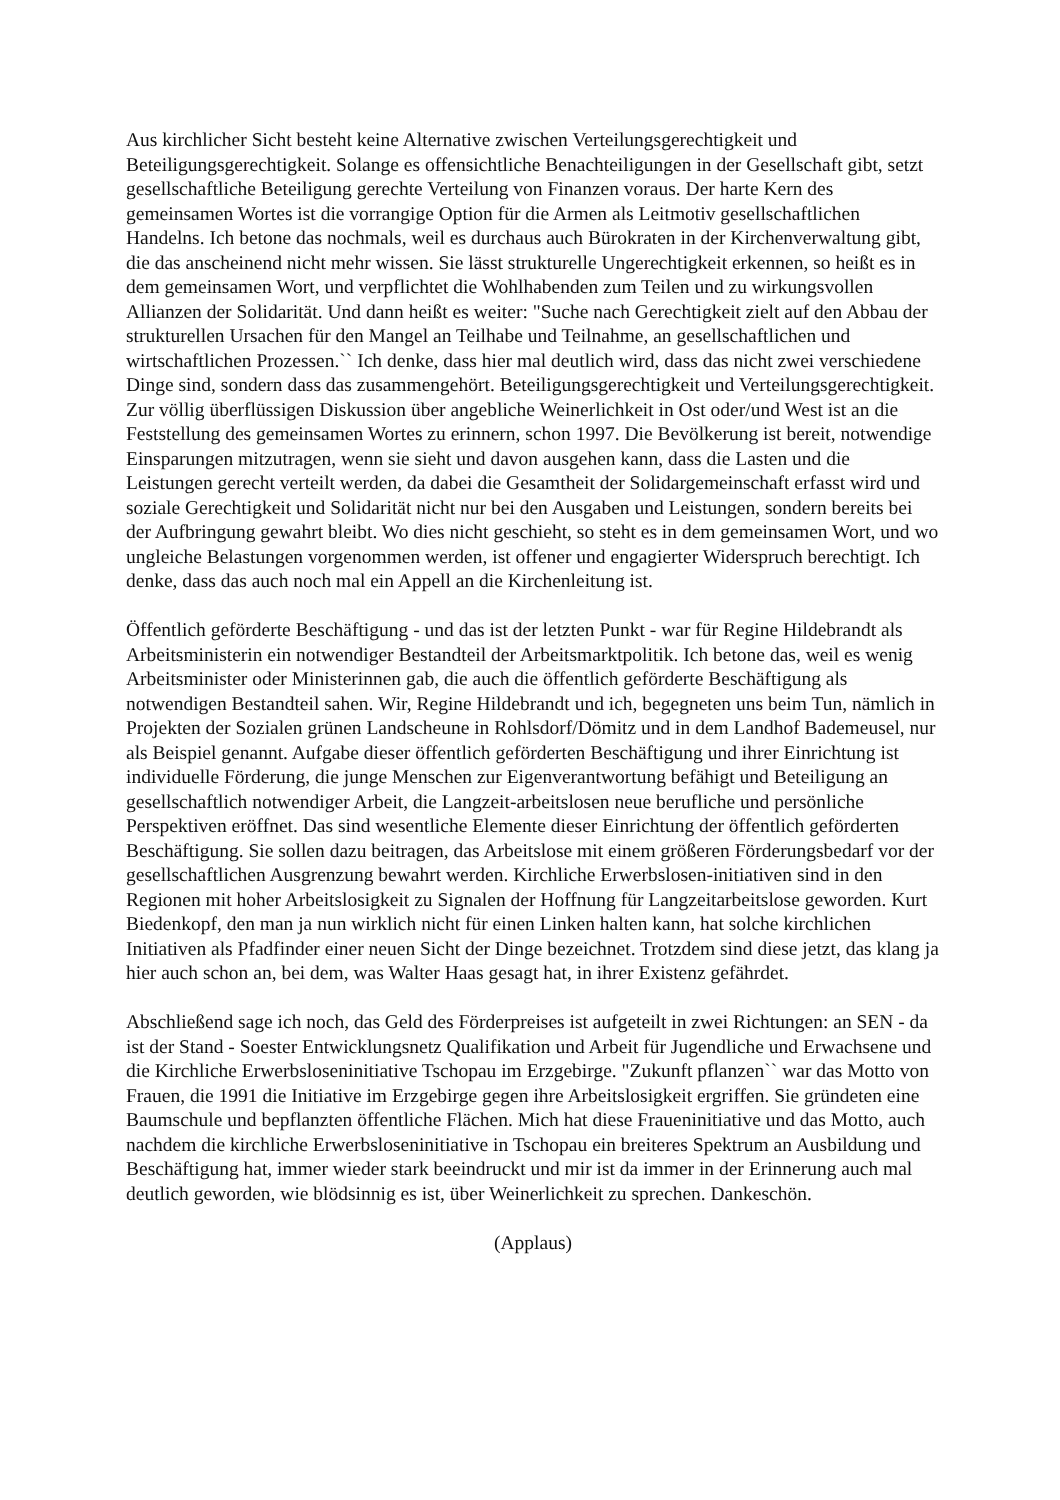Aus kirchlicher Sicht besteht keine Alternative zwischen Verteilungsgerechtigkeit und Beteiligungsgerechtigkeit. Solange es offensichtliche Benachteiligungen in der Gesellschaft gibt, setzt gesellschaftliche Beteiligung gerechte Verteilung von Finanzen voraus. Der harte Kern des gemeinsamen Wortes ist die vorrangige Option für die Armen als Leitmotiv gesellschaftlichen Handelns. Ich betone das nochmals, weil es durchaus auch Bürokraten in der Kirchenverwaltung gibt, die das anscheinend nicht mehr wissen. Sie lässt strukturelle Ungerechtigkeit erkennen, so heißt es in dem gemeinsamen Wort, und verpflichtet die Wohlhabenden zum Teilen und zu wirkungsvollen Allianzen der Solidarität. Und dann heißt es weiter: "Suche nach Gerechtigkeit zielt auf den Abbau der strukturellen Ursachen für den Mangel an Teilhabe und Teilnahme, an gesellschaftlichen und wirtschaftlichen Prozessen.`` Ich denke, dass hier mal deutlich wird, dass das nicht zwei verschiedene Dinge sind, sondern dass das zusammengehört. Beteiligungsgerechtigkeit und Verteilungsgerechtigkeit. Zur völlig überflüssigen Diskussion über angebliche Weinerlichkeit in Ost oder/und West ist an die Feststellung des gemeinsamen Wortes zu erinnern, schon 1997. Die Bevölkerung ist bereit, notwendige Einsparungen mitzutragen, wenn sie sieht und davon ausgehen kann, dass die Lasten und die Leistungen gerecht verteilt werden, da dabei die Gesamtheit der Solidargemeinschaft erfasst wird und soziale Gerechtigkeit und Solidarität nicht nur bei den Ausgaben und Leistungen, sondern bereits bei der Aufbringung gewahrt bleibt. Wo dies nicht geschieht, so steht es in dem gemeinsamen Wort, und wo ungleiche Belastungen vorgenommen werden, ist offener und engagierter Widerspruch berechtigt. Ich denke, dass das auch noch mal ein Appell an die Kirchenleitung ist.
Öffentlich geförderte Beschäftigung - und das ist der letzten Punkt - war für Regine Hildebrandt als Arbeitsministerin ein notwendiger Bestandteil der Arbeitsmarktpolitik. Ich betone das, weil es wenig Arbeitsminister oder Ministerinnen gab, die auch die öffentlich geförderte Beschäftigung als notwendigen Bestandteil sahen. Wir, Regine Hildebrandt und ich, begegneten uns beim Tun, nämlich in Projekten der Sozialen grünen Landscheune in Rohlsdorf/Dömitz und in dem Landhof Bademeusel, nur als Beispiel genannt. Aufgabe dieser öffentlich geförderten Beschäftigung und ihrer Einrichtung ist individuelle Förderung, die junge Menschen zur Eigenverantwortung befähigt und Beteiligung an gesellschaftlich notwendiger Arbeit, die Langzeit-arbeitslosen neue berufliche und persönliche Perspektiven eröffnet. Das sind wesentliche Elemente dieser Einrichtung der öffentlich geförderten Beschäftigung. Sie sollen dazu beitragen, das Arbeitslose mit einem größeren Förderungsbedarf vor der gesellschaftlichen Ausgrenzung bewahrt werden. Kirchliche Erwerbslosen-initiativen sind in den Regionen mit hoher Arbeitslosigkeit zu Signalen der Hoffnung für Langzeitarbeitslose geworden. Kurt Biedenkopf, den man ja nun wirklich nicht für einen Linken halten kann, hat solche kirchlichen Initiativen als Pfadfinder einer neuen Sicht der Dinge bezeichnet. Trotzdem sind diese jetzt, das klang ja hier auch schon an, bei dem, was Walter Haas gesagt hat, in ihrer Existenz gefährdet.
Abschließend sage ich noch, das Geld des Förderpreises ist aufgeteilt in zwei Richtungen: an SEN - da ist der Stand - Soester Entwicklungsnetz Qualifikation und Arbeit für Jugendliche und Erwachsene und die Kirchliche Erwerbsloseninitiative Tschopau im Erzgebirge. "Zukunft pflanzen`` war das Motto von Frauen, die 1991 die Initiative im Erzgebirge gegen ihre Arbeitslosigkeit ergriffen. Sie gründeten eine Baumschule und bepflanzten öffentliche Flächen. Mich hat diese Fraueninitiative und das Motto, auch nachdem die kirchliche Erwerbsloseninitiative in Tschopau ein breiteres Spektrum an Ausbildung und Beschäftigung hat, immer wieder stark beeindruckt und mir ist da immer in der Erinnerung auch mal deutlich geworden, wie blödsinnig es ist, über Weinerlichkeit zu sprechen. Dankeschön.
(Applaus)